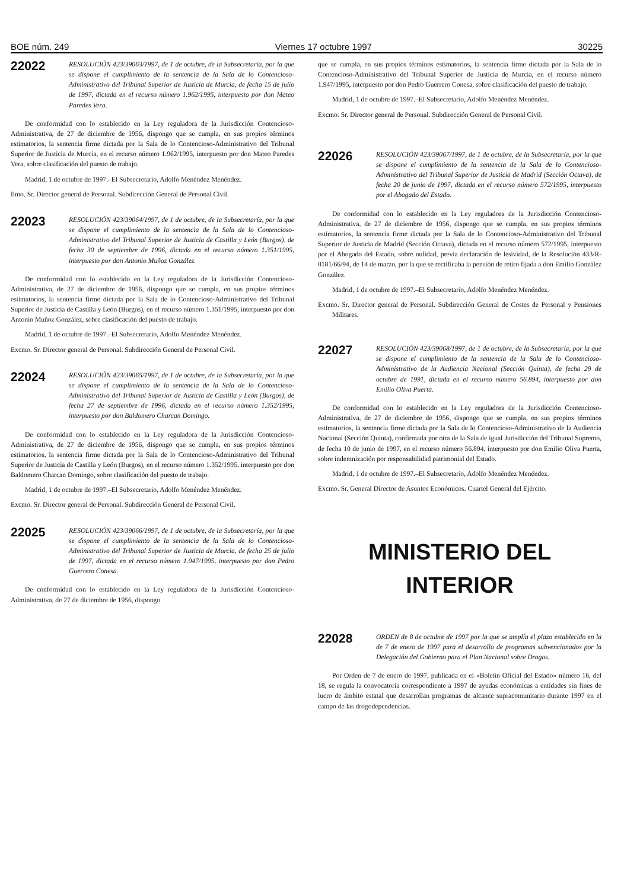BOE núm. 249 Viernes 17 octubre 1997 30225
22022
RESOLUCIÓN 423/39063/1997, de 1 de octubre, de la Subsecretaría, por la que se dispone el cumplimiento de la sentencia de la Sala de lo Contencioso-Administrativo del Tribunal Superior de Justicia de Murcia, de fecha 15 de julio de 1997, dictada en el recurso número 1.962/1995, interpuesto por don Mateo Paredes Vera.
De conformidad con lo establecido en la Ley reguladora de la Jurisdicción Contencioso-Administrativa, de 27 de diciembre de 1956, dispongo que se cumpla, en sus propios términos estimatorios, la sentencia firme dictada por la Sala de lo Contencioso-Administrativo del Tribunal Superior de Justicia de Murcia, en el recurso número 1.962/1995, interpuesto por don Mateo Paredes Vera, sobre clasificación del puesto de trabajo.
Madrid, 1 de octubre de 1997.–El Subsecretario, Adolfo Menéndez Menéndez.
Ilmo. Sr. Director general de Personal. Subdirección General de Personal Civil.
22023
RESOLUCIÓN 423/39064/1997, de 1 de octubre, de la Subsecretaría, por la que se dispone el cumplimiento de la sentencia de la Sala de lo Contencioso-Administrativo del Tribunal Superior de Justicia de Castilla y León (Burgos), de fecha 30 de septiembre de 1996, dictada en el recurso número 1.351/1995, interpuesto por don Antonio Muñoz González.
De conformidad con lo establecido en la Ley reguladora de la Jurisdicción Contencioso-Administrativa, de 27 de diciembre de 1956, dispongo que se cumpla, en sus propios términos estimatorios, la sentencia firme dictada por la Sala de lo Contencioso-Administrativo del Tribunal Superior de Justicia de Castilla y León (Burgos), en el recurso número 1.351/1995, interpuesto por don Antonio Muñoz González, sobre clasificación del puesto de trabajo.
Madrid, 1 de octubre de 1997.–El Subsecretario, Adolfo Menéndez Menéndez.
Excmo. Sr. Director general de Personal. Subdirección General de Personal Civil.
22024
RESOLUCIÓN 423/39065/1997, de 1 de octubre, de la Subsecretaría, por la que se dispone el cumplimiento de la sentencia de la Sala de lo Contencioso-Administrativo del Tribunal Superior de Justicia de Castilla y León (Burgos), de fecha 27 de septiembre de 1996, dictada en el recurso número 1.352/1995, interpuesto por don Baldomero Charcan Domingo.
De conformidad con lo establecido en la Ley reguladora de la Jurisdicción Contencioso-Administrativa, de 27 de diciembre de 1956, dispongo que se cumpla, en sus propios términos estimatorios, la sentencia firme dictada por la Sala de lo Contencioso-Administrativo del Tribunal Superior de Justicia de Castilla y León (Burgos), en el recurso número 1.352/1995, interpuesto por don Baldomero Charcan Domingo, sobre clasificación del puesto de trabajo.
Madrid, 1 de octubre de 1997.–El Subsecretario, Adolfo Menéndez Menéndez.
Excmo. Sr. Director general de Personal. Subdirección General de Personal Civil.
22025
RESOLUCIÓN 423/39066/1997, de 1 de octubre, de la Subsecretaría, por la que se dispone el cumplimiento de la sentencia de la Sala de lo Contencioso-Administrativo del Tribunal Superior de Justicia de Murcia, de fecha 25 de julio de 1997, dictada en el recurso número 1.947/1995, interpuesto por don Pedro Guerrero Conesa.
De conformidad con lo establecido en la Ley reguladora de la Jurisdicción Contencioso-Administrativa, de 27 de diciembre de 1956, dispongo
que se cumpla, en sus propios términos estimatorios, la sentencia firme dictada por la Sala de lo Contencioso-Administrativo del Tribunal Superior de Justicia de Murcia, en el recurso número 1.947/1995, interpuesto por don Pedro Guerrero Conesa, sobre clasificación del puesto de trabajo.
Madrid, 1 de octubre de 1997.–El Subsecretario, Adolfo Menéndez Menéndez.
Excmo. Sr. Director general de Personal. Subdirección General de Personal Civil.
22026
RESOLUCIÓN 423/39067/1997, de 1 de octubre, de la Subsecretaría, por la que se dispone el cumplimiento de la sentencia de la Sala de lo Contencioso-Administrativo del Tribunal Superior de Justicia de Madrid (Sección Octava), de fecha 20 de junio de 1997, dictada en el recurso número 572/1995, interpuesto por el Abogado del Estado.
De conformidad con lo establecido en la Ley reguladora de la Jurisdicción Contencioso-Administrativa, de 27 de diciembre de 1956, dispongo que se cumpla, en sus propios términos estimatorios, la sentencia firme dictada por la Sala de lo Contencioso-Administrativo del Tribunal Superior de Justicia de Madrid (Sección Octava), dictada en el recurso número 572/1995, interpuesto por el Abogado del Estado, sobre nulidad, previa declaración de lesividad, de la Resolución 433/R-0181/66/94, de 14 de marzo, por la que se rectificaba la pensión de retiro fijada a don Emilio González González.
Madrid, 1 de octubre de 1997.–El Subsecretario, Adolfo Menéndez Menéndez.
Excmo. Sr. Director general de Personal. Subdirección General de Costes de Personal y Pensiones Militares.
22027
RESOLUCIÓN 423/39068/1997, de 1 de octubre, de la Subsecretaría, por la que se dispone el cumplimiento de la sentencia de la Sala de lo Contencioso-Administrativo de la Audiencia Nacional (Sección Quinta), de fecha 29 de octubre de 1991, dictada en el recurso número 56.894, interpuesto por don Emilio Oliva Puerta.
De conformidad con lo establecido en la Ley reguladora de la Jurisdicción Contencioso-Administrativa, de 27 de diciembre de 1956, dispongo que se cumpla, en sus propios términos estimatorios, la sentencia firme dictada por la Sala de lo Contencioso-Administrativo de la Audiencia Nacional (Sección Quinta), confirmada por otra de la Sala de igual Jurisdicción del Tribunal Supremo, de fecha 10 de junio de 1997, en el recurso número 56.894, interpuesto por don Emilio Oliva Puerta, sobre indemnización por responsabilidad patrimonial del Estado.
Madrid, 1 de octubre de 1997.–El Subsecretario, Adolfo Menéndez Menéndez.
Excmo. Sr. General Director de Asuntos Económicos. Cuartel General del Ejército.
MINISTERIO DEL INTERIOR
22028
ORDEN de 8 de octubre de 1997 por la que se amplía el plazo establecido en la de 7 de enero de 1997 para el desarrollo de programas subvencionados por la Delegación del Gobierno para el Plan Nacional sobre Drogas.
Por Orden de 7 de enero de 1997, publicada en el «Boletín Oficial del Estado» número 16, del 18, se regula la convocatoria correspondiente a 1997 de ayudas económicas a entidades sin fines de lucro de ámbito estatal que desarrollan programas de alcance supracomunitario durante 1997 en el campo de las drogodependencias.